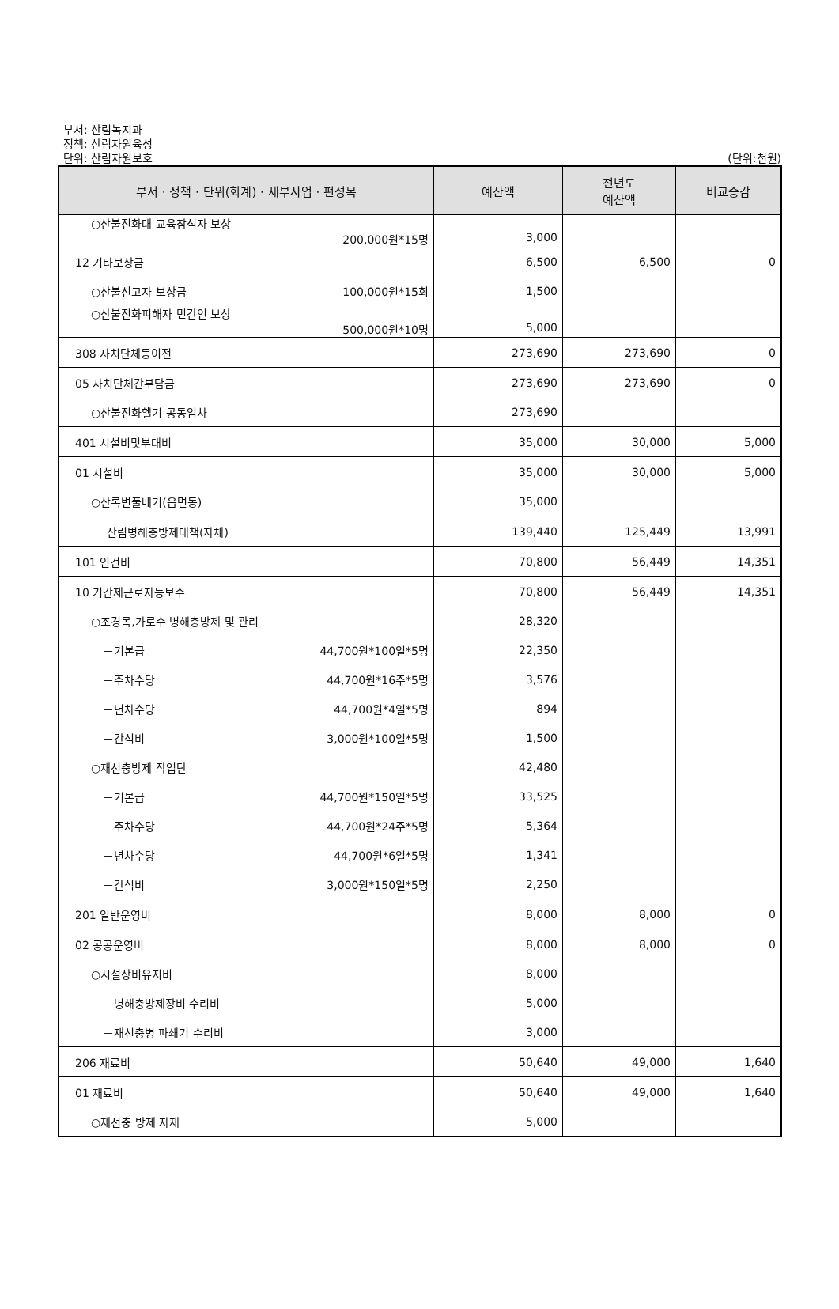부서: 산림녹지과
정책: 산림자원육성
단위: 산림자원보호
(단위:천원)
| 부서 · 정책 · 단위(회계) · 세부사업 · 편성목 | 예산액 | 전년도 예산액 | 비교증감 |
| --- | --- | --- | --- |
| ○산불진화대 교육참석자 보상 200,000원*15명 | 3,000 | | |
| 12 기타보상금 | 6,500 | 6,500 | 0 |
| ○산불신고자 보상금 100,000원*15회 | 1,500 | | |
| ○산불진화피해자 민간인 보상 500,000원*10명 | 5,000 | | |
| 308 자치단체등이전 | 273,690 | 273,690 | 0 |
| 05 자치단체간부담금 | 273,690 | 273,690 | 0 |
| ○산불진화헬기 공동임차 | 273,690 | | |
| 401 시설비및부대비 | 35,000 | 30,000 | 5,000 |
| 01 시설비 | 35,000 | 30,000 | 5,000 |
| ○산록변풀베기(읍면동) | 35,000 | | |
| 산림병해충방제대책(자체) | 139,440 | 125,449 | 13,991 |
| 101 인건비 | 70,800 | 56,449 | 14,351 |
| 10 기간제근로자등보수 | 70,800 | 56,449 | 14,351 |
| ○조경목,가로수 병해충방제 및 관리 | 28,320 | | |
| －기본급 44,700원*100일*5명 | 22,350 | | |
| －주차수당 44,700원*16주*5명 | 3,576 | | |
| －년차수당 44,700원*4일*5명 | 894 | | |
| －간식비 3,000원*100일*5명 | 1,500 | | |
| ○재선충방제 작업단 | 42,480 | | |
| －기본급 44,700원*150일*5명 | 33,525 | | |
| －주차수당 44,700원*24주*5명 | 5,364 | | |
| －년차수당 44,700원*6일*5명 | 1,341 | | |
| －간식비 3,000원*150일*5명 | 2,250 | | |
| 201 일반운영비 | 8,000 | 8,000 | 0 |
| 02 공공운영비 | 8,000 | 8,000 | 0 |
| ○시설장비유지비 | 8,000 | | |
| －병해충방제장비 수리비 | 5,000 | | |
| －재선충병 파쇄기 수리비 | 3,000 | | |
| 206 재료비 | 50,640 | 49,000 | 1,640 |
| 01 재료비 | 50,640 | 49,000 | 1,640 |
| ○재선충 방제 자재 | 5,000 | | |